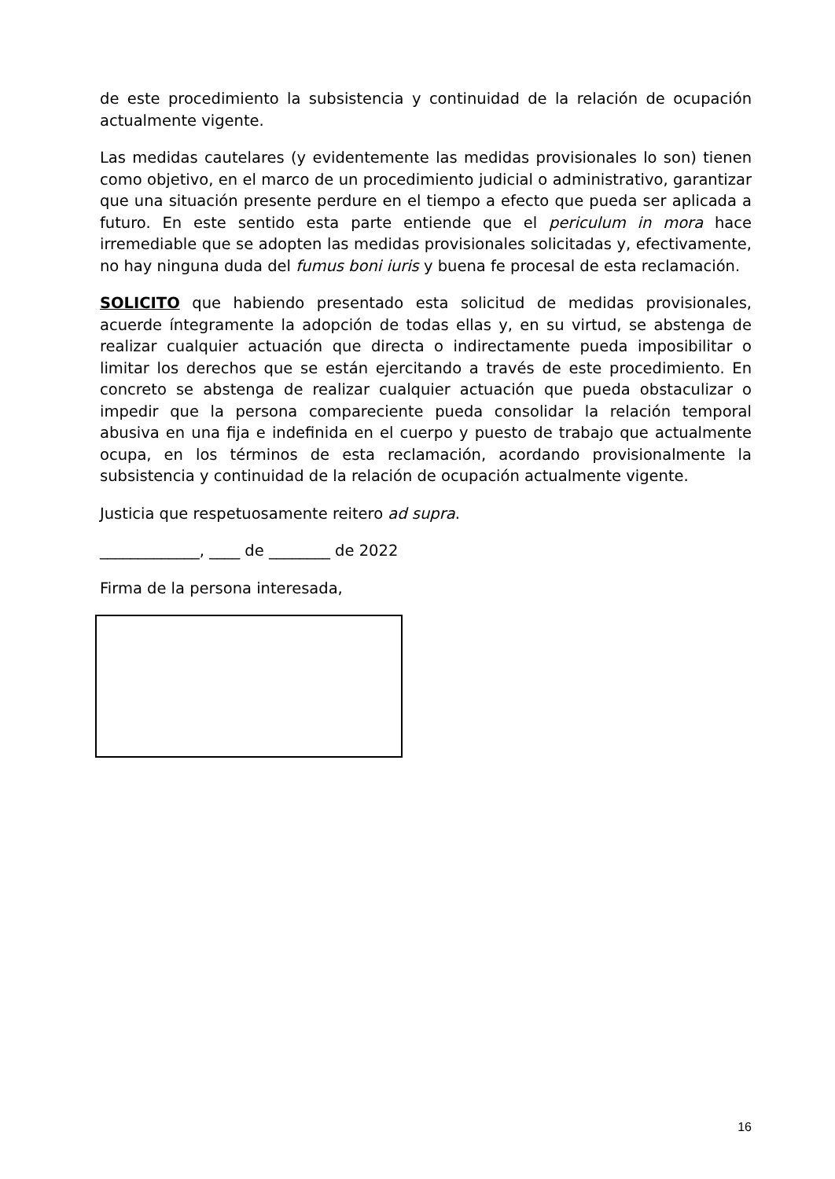de este procedimiento la subsistencia y continuidad de la relación de ocupación actualmente vigente.
Las medidas cautelares (y evidentemente las medidas provisionales lo son) tienen como objetivo, en el marco de un procedimiento judicial o administrativo, garantizar que una situación presente perdure en el tiempo a efecto que pueda ser aplicada a futuro. En este sentido esta parte entiende que el periculum in mora hace irremediable que se adopten las medidas provisionales solicitadas y, efectivamente, no hay ninguna duda del fumus boni iuris y buena fe procesal de esta reclamación.
SOLICITO que habiendo presentado esta solicitud de medidas provisionales, acuerde íntegramente la adopción de todas ellas y, en su virtud, se abstenga de realizar cualquier actuación que directa o indirectamente pueda imposibilitar o limitar los derechos que se están ejercitando a través de este procedimiento. En concreto se abstenga de realizar cualquier actuación que pueda obstaculizar o impedir que la persona compareciente pueda consolidar la relación temporal abusiva en una fija e indefinida en el cuerpo y puesto de trabajo que actualmente ocupa, en los términos de esta reclamación, acordando provisionalmente la subsistencia y continuidad de la relación de ocupación actualmente vigente.
Justicia que respetuosamente reitero ad supra.
_____________, ____ de ________ de 2022
Firma de la persona interesada,
16